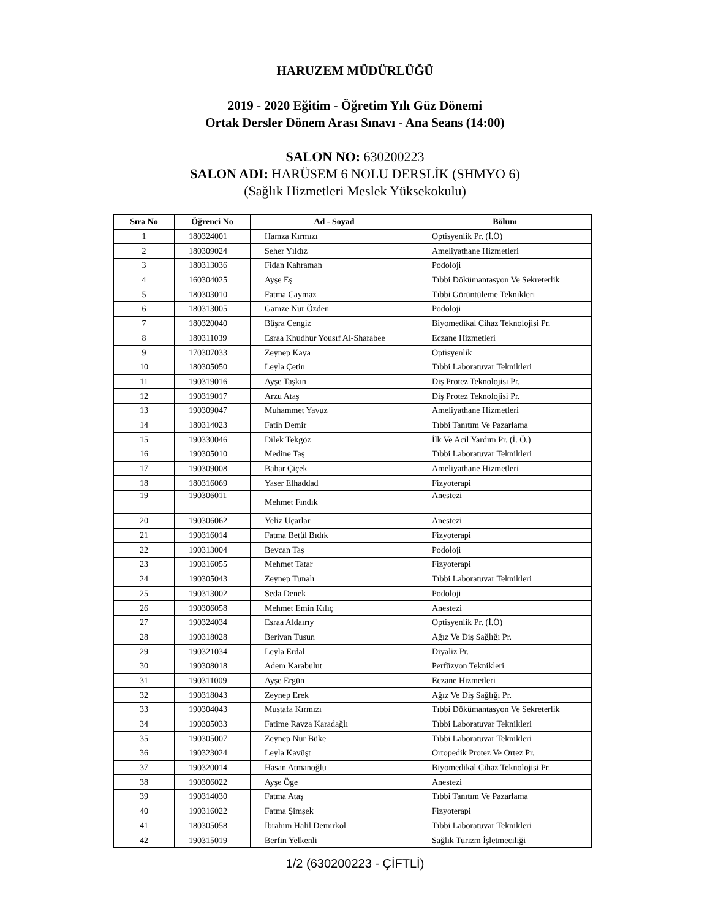HARUZEM MÜDÜRLÜĞÜ
2019 - 2020 Eğitim - Öğretim Yılı Güz Dönemi
Ortak Dersler Dönem Arası Sınavı - Ana Seans (14:00)
SALON NO: 630200223
SALON ADI: HARÜSEM 6 NOLU DERSLİK (SHMYO 6)
(Sağlık Hizmetleri Meslek Yüksekokulu)
| Sıra No | Öğrenci No | Ad - Soyad | Bölüm |
| --- | --- | --- | --- |
| 1 | 180324001 | Hamza Kırmızı | Optisyenlik Pr. (İ.Ö) |
| 2 | 180309024 | Seher Yıldız | Ameliyathane Hizmetleri |
| 3 | 180313036 | Fidan Kahraman | Podoloji |
| 4 | 160304025 | Ayşe Eş | Tıbbi Dökümantasyon Ve Sekreterlik |
| 5 | 180303010 | Fatma Caymaz | Tıbbi Görüntüleme Teknikleri |
| 6 | 180313005 | Gamze Nur Özden | Podoloji |
| 7 | 180320040 | Büşra Cengiz | Biyomedikal Cihaz Teknolojisi Pr. |
| 8 | 180311039 | Esraa Khudhur Yousıf Al-Sharabee | Eczane Hizmetleri |
| 9 | 170307033 | Zeynep Kaya | Optisyenlik |
| 10 | 180305050 | Leyla Çetin | Tıbbi Laboratuvar Teknikleri |
| 11 | 190319016 | Ayşe Taşkın | Diş Protez Teknolojisi Pr. |
| 12 | 190319017 | Arzu Ataş | Diş Protez Teknolojisi Pr. |
| 13 | 190309047 | Muhammet Yavuz | Ameliyathane Hizmetleri |
| 14 | 180314023 | Fatih Demir | Tıbbi Tanıtım Ve Pazarlama |
| 15 | 190330046 | Dilek Tekgöz | İlk Ve Acil Yardım Pr. (İ. Ö.) |
| 16 | 190305010 | Medine Taş | Tıbbi Laboratuvar Teknikleri |
| 17 | 190309008 | Bahar Çiçek | Ameliyathane Hizmetleri |
| 18 | 180316069 | Yaser Elhaddad | Fizyoterapi |
| 19 | 190306011 | Mehmet Fındık | Anestezi |
| 20 | 190306062 | Yeliz Uçarlar | Anestezi |
| 21 | 190316014 | Fatma Betül Bıdık | Fizyoterapi |
| 22 | 190313004 | Beycan Taş | Podoloji |
| 23 | 190316055 | Mehmet Tatar | Fizyoterapi |
| 24 | 190305043 | Zeynep Tunalı | Tıbbi Laboratuvar Teknikleri |
| 25 | 190313002 | Seda Denek | Podoloji |
| 26 | 190306058 | Mehmet Emin Kılıç | Anestezi |
| 27 | 190324034 | Esraa Aldaırıy | Optisyenlik Pr. (İ.Ö) |
| 28 | 190318028 | Berivan Tusun | Ağız Ve Diş Sağlığı Pr. |
| 29 | 190321034 | Leyla Erdal | Diyaliz Pr. |
| 30 | 190308018 | Adem Karabulut | Perfüzyon Teknikleri |
| 31 | 190311009 | Ayşe Ergün | Eczane Hizmetleri |
| 32 | 190318043 | Zeynep Erek | Ağız Ve Diş Sağlığı Pr. |
| 33 | 190304043 | Mustafa Kırmızı | Tıbbi Dökümantasyon Ve Sekreterlik |
| 34 | 190305033 | Fatime Ravza Karadağlı | Tıbbi Laboratuvar Teknikleri |
| 35 | 190305007 | Zeynep Nur Büke | Tıbbi Laboratuvar Teknikleri |
| 36 | 190323024 | Leyla Kavüşt | Ortopedik Protez Ve Ortez Pr. |
| 37 | 190320014 | Hasan Atmanoğlu | Biyomedikal Cihaz Teknolojisi Pr. |
| 38 | 190306022 | Ayşe Öge | Anestezi |
| 39 | 190314030 | Fatma Ataş | Tıbbi Tanıtım Ve Pazarlama |
| 40 | 190316022 | Fatma Şimşek | Fizyoterapi |
| 41 | 180305058 | İbrahim Halil Demirkol | Tıbbi Laboratuvar Teknikleri |
| 42 | 190315019 | Berfin Yelkenli | Sağlık Turizm İşletmeciliği |
1/2 (630200223 - ÇİFTLİ)